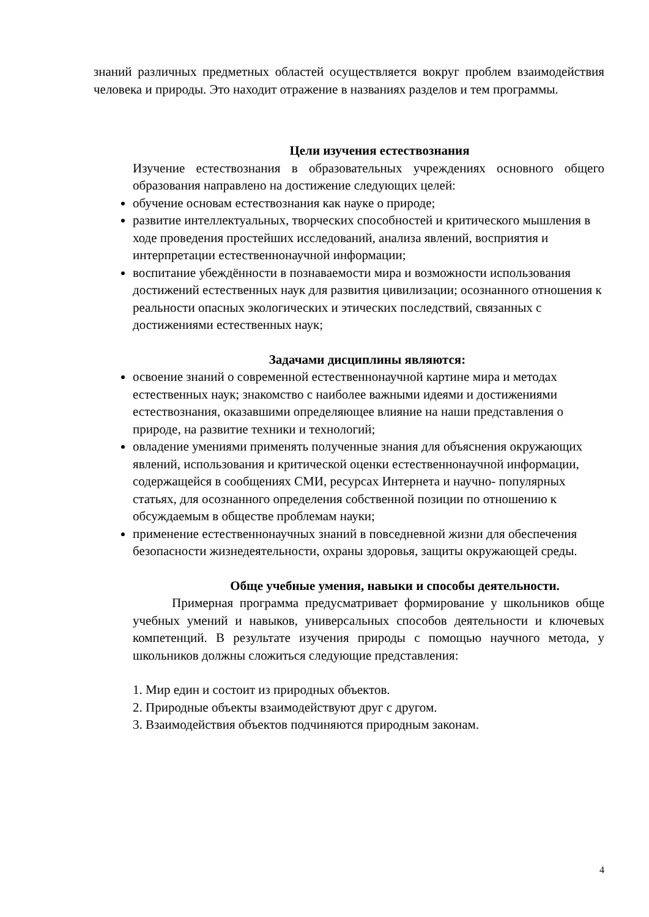знаний различных предметных областей осуществляется вокруг проблем взаимодействия человека и природы. Это находит отражение в названиях разделов и тем программы.
Цели изучения естествознания
Изучение естествознания в образовательных учреждениях основного общего образования направлено на достижение следующих целей:
обучение основам естествознания как науке о природе;
развитие интеллектуальных, творческих способностей и критического мышления в ходе проведения простейших исследований, анализа явлений, восприятия и интерпретации естественнонаучной информации;
воспитание убеждённости в познаваемости мира и возможности использования достижений естественных наук для развития цивилизации; осознанного отношения к реальности опасных экологических и этических последствий, связанных с достижениями естественных наук;
Задачами дисциплины являются:
освоение знаний о современной естественнонаучной картине мира и методах естественных наук; знакомство с наиболее важными идеями и достижениями естествознания, оказавшими определяющее влияние на наши представления о природе, на развитие техники и технологий;
овладение умениями применять полученные знания для объяснения окружающих явлений, использования и критической оценки естественнонаучной информации, содержащейся в сообщениях СМИ, ресурсах Интернета и научно- популярных статьях, для осознанного определения собственной позиции по отношению к обсуждаемым в обществе проблемам науки;
применение естественнонаучных знаний в повседневной жизни для обеспечения безопасности жизнедеятельности, охраны здоровья, защиты окружающей среды.
Обще учебные умения, навыки и способы деятельности.
Примерная программа предусматривает формирование у школьников обще учебных умений и навыков, универсальных способов деятельности и ключевых компетенций. В результате изучения природы с помощью научного метода, у школьников должны сложиться следующие представления:
1. Мир един и состоит из природных объектов.
2. Природные объекты взаимодействуют друг с другом.
3. Взаимодействия объектов подчиняются природным законам.
4